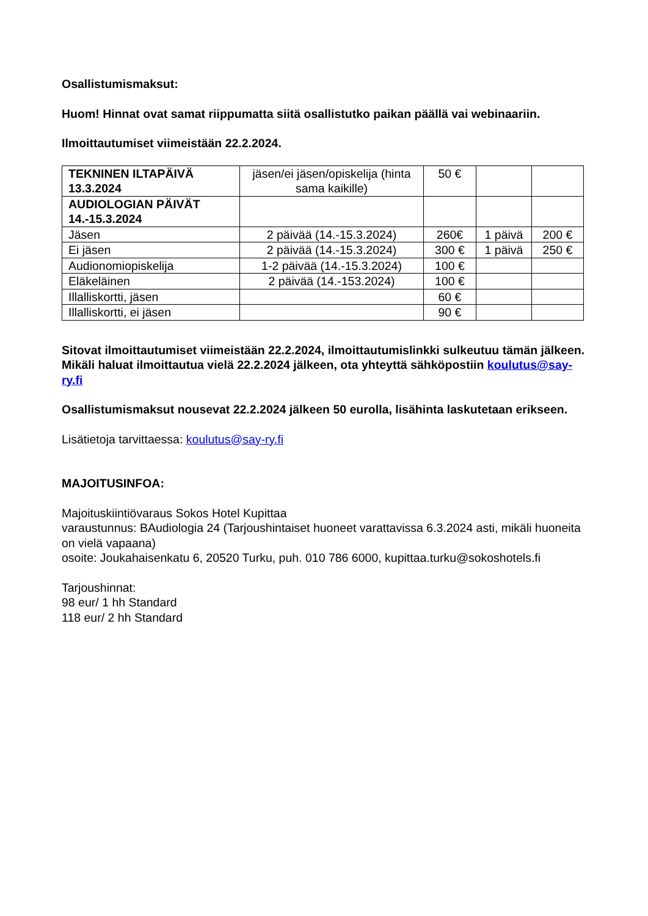Osallistumismaksut:
Huom! Hinnat ovat samat riippumatta siitä osallistutko paikan päällä vai webinaariin.
Ilmoittautumiset viimeistään 22.2.2024.
| TEKNINEN ILTAPÄIVÄ 13.3.2024 | jäsen/ei jäsen/opiskelija (hinta sama kaikille) | 50 € | | |
| AUDIOLOGIAN PÄIVÄT 14.-15.3.2024 | | | | |
| Jäsen | 2 päivää (14.-15.3.2024) | 260€ | 1 päivä | 200 € |
| Ei jäsen | 2 päivää (14.-15.3.2024) | 300 € | 1 päivä | 250 € |
| Audionomiopiskelija | 1-2 päivää (14.-15.3.2024) | 100 € | | |
| Eläkeläinen | 2 päivää (14.-153.2024) | 100 € | | |
| Illalliskortti, jäsen | | 60 € | | |
| Illalliskortti, ei jäsen | | 90 € | | |
Sitovat ilmoittautumiset viimeistään 22.2.2024, ilmoittautumislinkki sulkeutuu tämän jälkeen. Mikäli haluat ilmoittautua vielä 22.2.2024 jälkeen, ota yhteyttä sähköpostiin koulutus@say-ry.fi
Osallistumismaksut nousevat 22.2.2024 jälkeen 50 eurolla, lisähinta laskutetaan erikseen.
Lisätietoja tarvittaessa: koulutus@say-ry.fi
MAJOITUSINFOA:
Majoituskiintiövaraus Sokos Hotel Kupittaa
varaustunnus: BAudiologia 24 (Tarjoushintaiset huoneet varattavissa 6.3.2024 asti, mikäli huoneita on vielä vapaana)
osoite: Joukahaisenkatu 6, 20520 Turku, puh. 010 786 6000, kupittaa.turku@sokoshotels.fi
Tarjoushinnat:
98 eur/ 1 hh Standard
118 eur/ 2 hh Standard